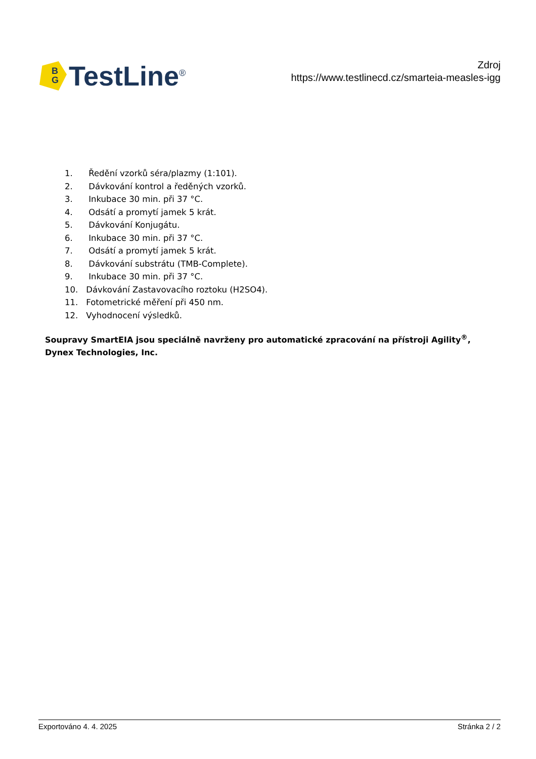B
G
TestLine<sup>®</sup>
Zdroj
https://www.testlinecd.cz/smarteia-measles-igg
1. Ředění vzorků séra/plazmy (1:101).
2. Dávkování kontrol a ředěných vzorků.
3. Inkubace 30 min. při 37 °C.
4. Odsátí a promytí jamek 5 krát.
5. Dávkování Konjugátu.
6. Inkubace 30 min. při 37 °C.
7. Odsátí a promytí jamek 5 krát.
8. Dávkování substrátu (TMB-Complete).
9. Inkubace 30 min. při 37 °C.
10. Dávkování Zastavovacího roztoku (H2SO4).
11. Fotometrické měření při 450 nm.
12. Vyhodnocení výsledků.
Soupravy SmartEIA jsou speciálně navrženy pro automatické zpracování na přístroji Agility<sup>®</sup>, Dynex Technologies, Inc.
Exportováno 4. 4. 2025 Stránka 2 / 2